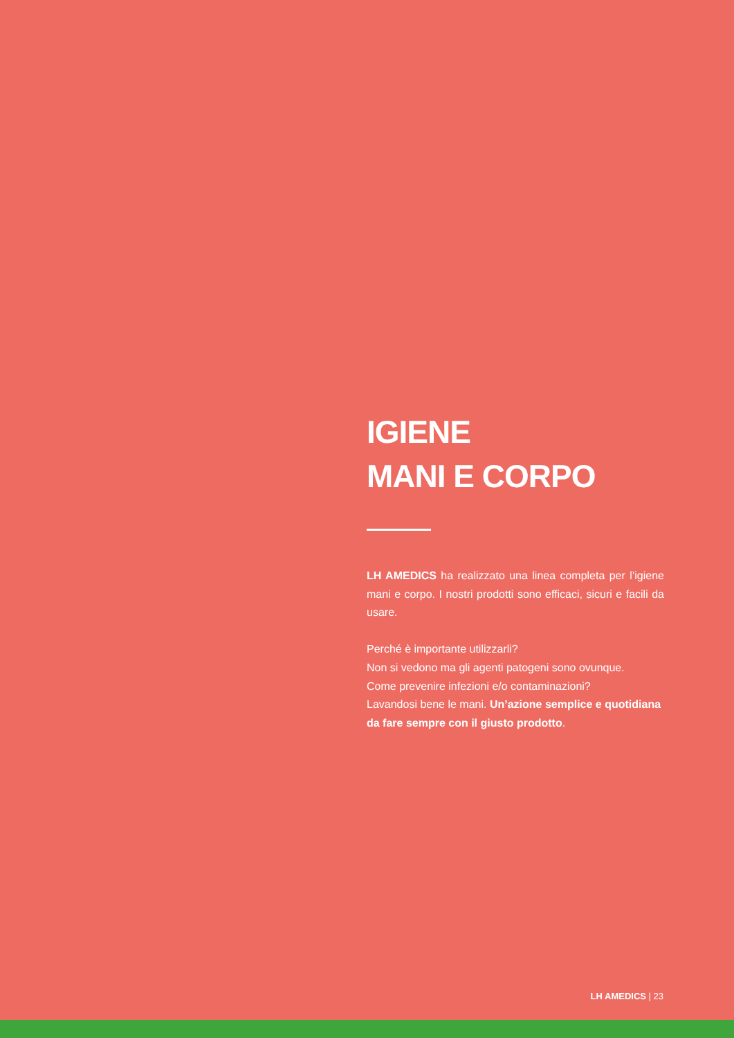IGIENE
MANI E CORPO
LH AMEDICS ha realizzato una linea completa per l’igiene mani e corpo. I nostri prodotti sono efficaci, sicuri e facili da usare.
Perché è importante utilizzarli?
Non si vedono ma gli agenti patogeni sono ovunque.
Come prevenire infezioni e/o contaminazioni?
Lavandosi bene le mani. Un’azione semplice e quotidiana da fare sempre con il giusto prodotto.
LH AMEDICS | 23